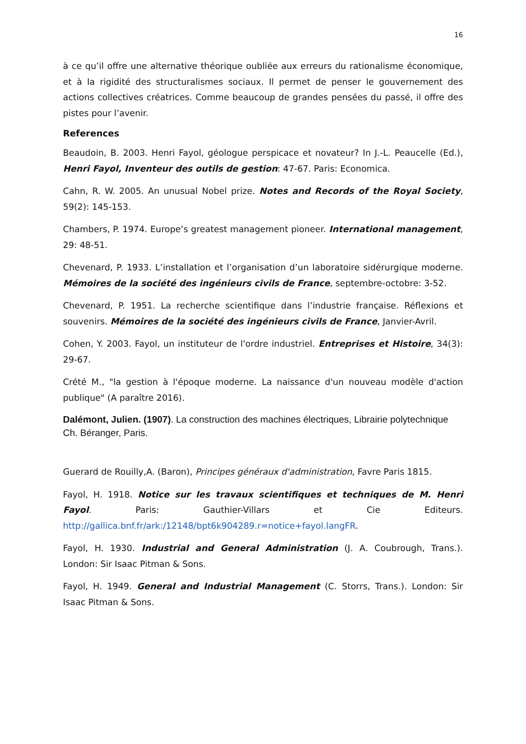16
à ce qu’il offre une alternative théorique oubliée aux erreurs du rationalisme économique, et à la rigidité des structuralismes sociaux. Il permet de penser le gouvernement des actions collectives créatrices. Comme beaucoup de grandes pensées du passé, il offre des pistes pour l’avenir.
References
Beaudoin, B. 2003. Henri Fayol, géologue perspicace et novateur? In J.-L. Peaucelle (Ed.), Henri Fayol, Inventeur des outils de gestion: 47-67. Paris: Economica.
Cahn, R. W. 2005. An unusual Nobel prize. Notes and Records of the Royal Society, 59(2): 145-153.
Chambers, P. 1974. Europe’s greatest management pioneer. International management, 29: 48-51.
Chevenard, P. 1933. L’installation et l’organisation d’un laboratoire sidérurgique moderne. Mémoires de la société des ingénieurs civils de France, septembre-octobre: 3-52.
Chevenard, P. 1951. La recherche scientifique dans l’industrie française. Réflexions et souvenirs. Mémoires de la société des ingénieurs civils de France, Janvier-Avril.
Cohen, Y. 2003. Fayol, un instituteur de l'ordre industriel. Entreprises et Histoire, 34(3): 29-67.
Crété M., "la gestion à l'époque moderne. La naissance d'un nouveau modèle d'action publique" (A paraître 2016).
Dalémont, Julien. (1907). La construction des machines électriques, Librairie polytechnique Ch. Béranger, Paris.
Guerard de Rouilly,A. (Baron), Principes généraux d'administration, Favre Paris 1815.
Fayol, H. 1918. Notice sur les travaux scientifiques et techniques de M. Henri Fayol. Paris: Gauthier-Villars et Cie Editeurs. http://gallica.bnf.fr/ark:/12148/bpt6k904289.r=notice+fayol.langFR.
Fayol, H. 1930. Industrial and General Administration (J. A. Coubrough, Trans.). London: Sir Isaac Pitman & Sons.
Fayol, H. 1949. General and Industrial Management (C. Storrs, Trans.). London: Sir Isaac Pitman & Sons.